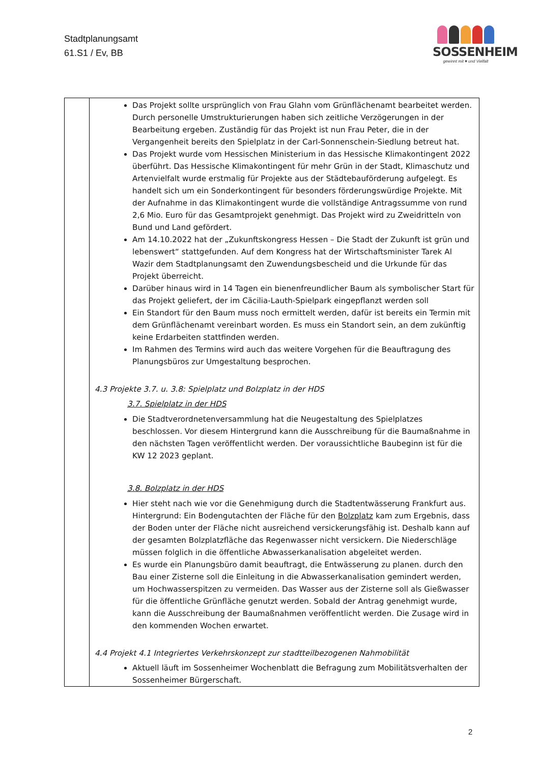Stadtplanungsamt
61.S1 / Ev, BB
SOSSENHEIM
gewinnt mit ♥ und Vielfalt
| | Das Projekt sollte ursprünglich von Frau Glahn vom Grünflächenamt bearbeitet werden. Durch personelle Umstrukturierungen haben sich zeitliche Verzögerungen in der Bearbeitung ergeben. Zuständig für das Projekt ist nun Frau Peter, die in der Vergangenheit bereits den Spielplatz in der Carl-Sonnenschein-Siedlung betreut hat. Das Projekt wurde vom Hessischen Ministerium in das Hessische Klimakontingent 2022 überführt. Das Hessische Klimakontingent für mehr Grün in der Stadt, Klimaschutz und Artenvielfalt wurde erstmalig für Projekte aus der Städtebauförderung aufgelegt. Es handelt sich um ein Sonderkontingent für besonders förderungswürdige Projekte. Mit der Aufnahme in das Klimakontingent wurde die vollständige Antragssumme von rund 2,6 Mio. Euro für das Gesamtprojekt genehmigt. Das Projekt wird zu Zweidritteln von Bund und Land gefördert. Am 14.10.2022 hat der „Zukunftskongress Hessen – Die Stadt der Zukunft ist grün und lebenswert“ stattgefunden. Auf dem Kongress hat der Wirtschaftsminister Tarek Al Wazir dem Stadtplanungsamt den Zuwendungsbescheid und die Urkunde für das Projekt überreicht. Darüber hinaus wird in 14 Tagen ein bienenfreundlicher Baum als symbolischer Start für das Projekt geliefert, der im Cäcilia-Lauth-Spielpark eingepflanzt werden soll Ein Standort für den Baum muss noch ermittelt werden, dafür ist bereits ein Termin mit dem Grünflächenamt vereinbart worden. Es muss ein Standort sein, an dem zukünftig keine Erdarbeiten stattfinden werden. Im Rahmen des Termins wird auch das weitere Vorgehen für die Beauftragung des Planungsbüros zur Umgestaltung besprochen. 4.3 Projekte 3.7. u. 3.8: Spielplatz und Bolzplatz in der HDS 3.7. Spielplatz in der HDS Die Stadtverordnetenversammlung hat die Neugestaltung des Spielplatzes beschlossen. Vor diesem Hintergrund kann die Ausschreibung für die Baumaßnahme in den nächsten Tagen veröffentlicht werden. Der voraussichtliche Baubeginn ist für die KW 12 2023 geplant. 3.8. Bolzplatz in der HDS Hier steht nach wie vor die Genehmigung durch die Stadtentwässerung Frankfurt aus. Hintergrund: Ein Bodengutachten der Fläche für den Bolzplatz kam zum Ergebnis, dass der Boden unter der Fläche nicht ausreichend versickerungsfähig ist. Deshalb kann auf der gesamten Bolzplatzfläche das Regenwasser nicht versickern. Die Niederschläge müssen folglich in die öffentliche Abwasserkanalisation abgeleitet werden. Es wurde ein Planungsbüro damit beauftragt, die Entwässerung zu planen. durch den Bau einer Zisterne soll die Einleitung in die Abwasserkanalisation gemindert werden, um Hochwasserspitzen zu vermeiden. Das Wasser aus der Zisterne soll als Gießwasser für die öffentliche Grünfläche genutzt werden. Sobald der Antrag genehmigt wurde, kann die Ausschreibung der Baumaßnahmen veröffentlicht werden. Die Zusage wird in den kommenden Wochen erwartet. 4.4 Projekt 4.1 Integriertes Verkehrskonzept zur stadtteilbezogenen Nahmobilität Aktuell läuft im Sossenheimer Wochenblatt die Befragung zum Mobilitätsverhalten der Sossenheimer Bürgerschaft. |
2